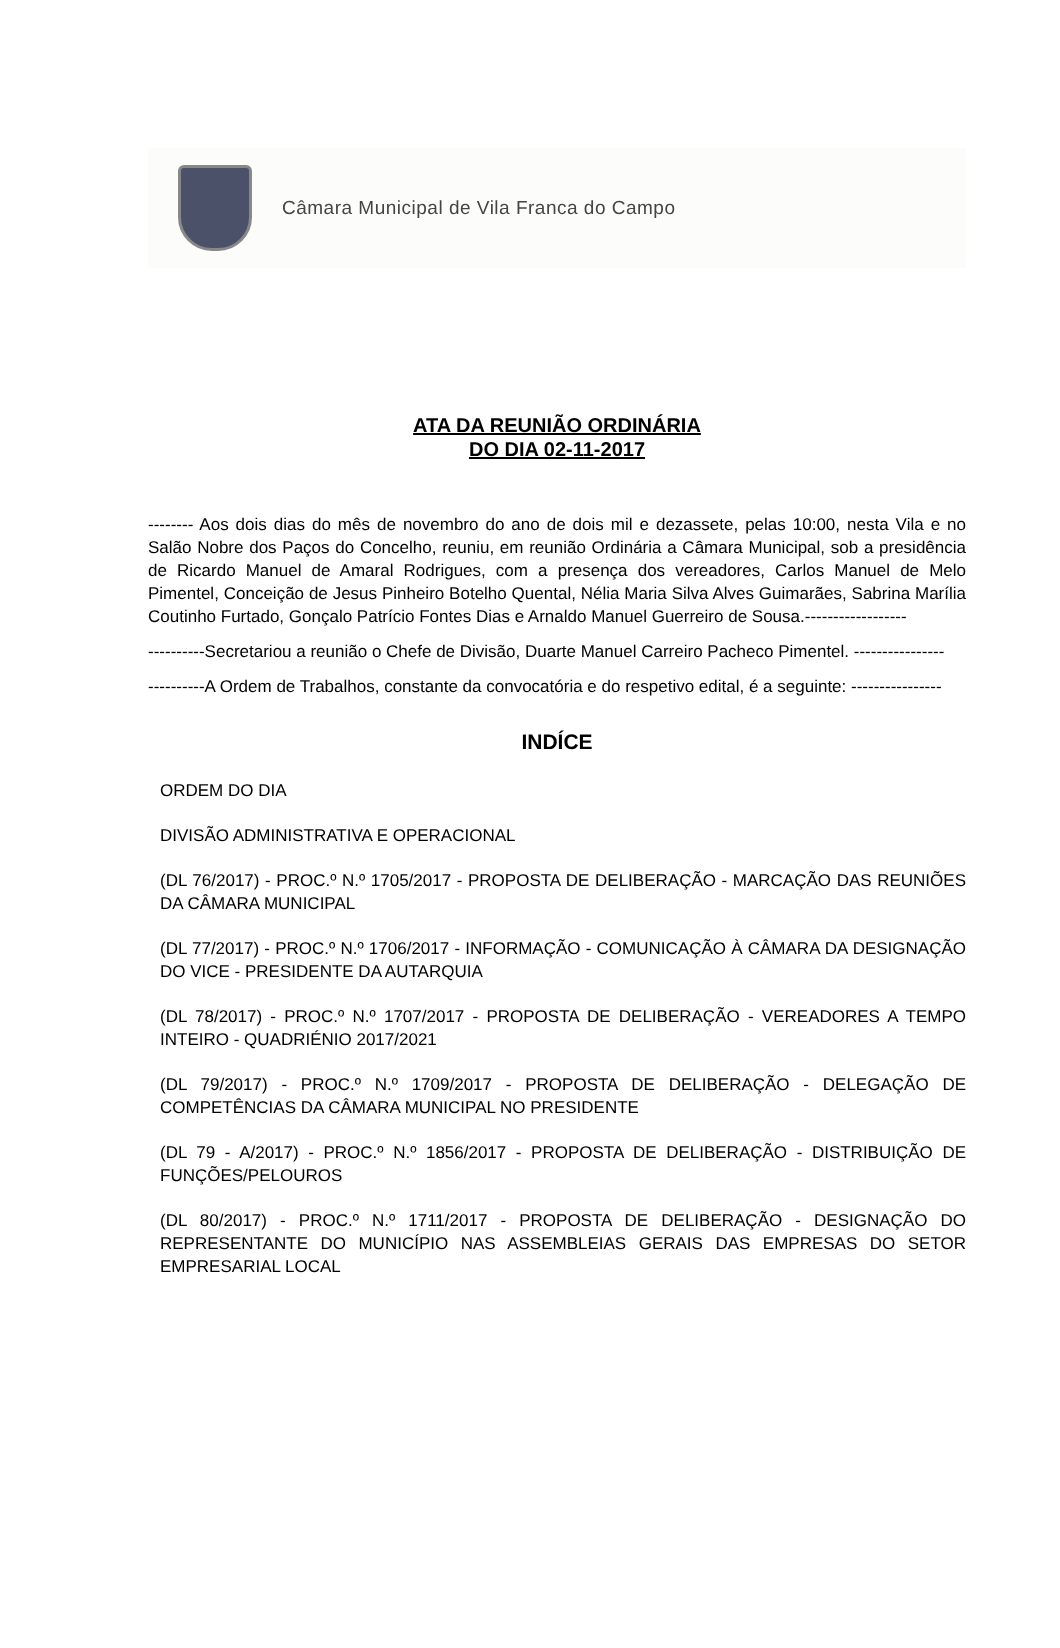Câmara Municipal de Vila Franca do Campo
ATA DA REUNIÃO ORDINÁRIA
DO DIA 02-11-2017
-------- Aos dois dias do mês de novembro do ano de dois mil e dezassete, pelas 10:00, nesta Vila e no Salão Nobre dos Paços do Concelho, reuniu, em reunião Ordinária a Câmara Municipal, sob a presidência de Ricardo Manuel de Amaral Rodrigues, com a presença dos vereadores, Carlos Manuel de Melo Pimentel, Conceição de Jesus Pinheiro Botelho Quental, Nélia Maria Silva Alves Guimarães, Sabrina Marília Coutinho Furtado, Gonçalo Patrício Fontes Dias e Arnaldo Manuel Guerreiro de Sousa.------------------
----------Secretariou a reunião o Chefe de Divisão, Duarte Manuel Carreiro Pacheco Pimentel. ----------------
----------A Ordem de Trabalhos, constante da convocatória e do respetivo edital, é a seguinte: ----------------
INDÍCE
ORDEM DO DIA
DIVISÃO ADMINISTRATIVA E OPERACIONAL
(DL 76/2017) - PROC.º N.º 1705/2017 - PROPOSTA DE DELIBERAÇÃO - MARCAÇÃO DAS REUNIÕES DA CÂMARA MUNICIPAL
(DL 77/2017) - PROC.º N.º 1706/2017 - INFORMAÇÃO - COMUNICAÇÃO À CÂMARA DA DESIGNAÇÃO DO VICE - PRESIDENTE DA AUTARQUIA
(DL 78/2017) - PROC.º N.º 1707/2017 - PROPOSTA DE DELIBERAÇÃO - VEREADORES A TEMPO INTEIRO - QUADRIÉNIO 2017/2021
(DL 79/2017) - PROC.º N.º 1709/2017 - PROPOSTA DE DELIBERAÇÃO - DELEGAÇÃO DE COMPETÊNCIAS DA CÂMARA MUNICIPAL NO PRESIDENTE
(DL 79 - A/2017) - PROC.º N.º 1856/2017 - PROPOSTA DE DELIBERAÇÃO - DISTRIBUIÇÃO DE FUNÇÕES/PELOUROS
(DL 80/2017) - PROC.º N.º 1711/2017 - PROPOSTA DE DELIBERAÇÃO - DESIGNAÇÃO DO REPRESENTANTE DO MUNICÍPIO NAS ASSEMBLEIAS GERAIS DAS EMPRESAS DO SETOR EMPRESARIAL LOCAL